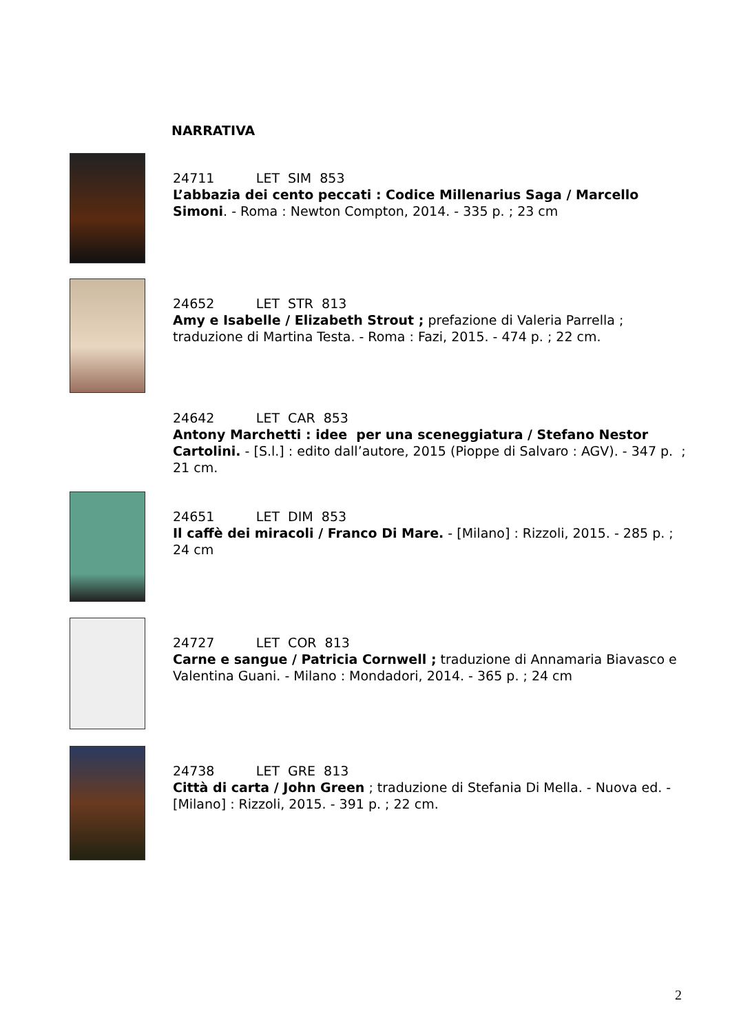NARRATIVA
24711 LET SIM 853
L’abbazia dei cento peccati : Codice Millenarius Saga / Marcello Simoni. - Roma : Newton Compton, 2014. - 335 p. ; 23 cm
24652 LET STR 813
Amy e Isabelle / Elizabeth Strout ; prefazione di Valeria Parrella ; traduzione di Martina Testa. - Roma : Fazi, 2015. - 474 p. ; 22 cm.
24642 LET CAR 853
Antony Marchetti : idee per una sceneggiatura / Stefano Nestor Cartolini. - [S.l.] : edito dall’autore, 2015 (Pioppe di Salvaro : AGV). - 347 p. ; 21 cm.
24651 LET DIM 853
Il caffè dei miracoli / Franco Di Mare. - [Milano] : Rizzoli, 2015. - 285 p. ; 24 cm
24727 LET COR 813
Carne e sangue / Patricia Cornwell ; traduzione di Annamaria Biavasco e Valentina Guani. - Milano : Mondadori, 2014. - 365 p. ; 24 cm
24738 LET GRE 813
Città di carta / John Green ; traduzione di Stefania Di Mella. - Nuova ed. - [Milano] : Rizzoli, 2015. - 391 p. ; 22 cm.
2